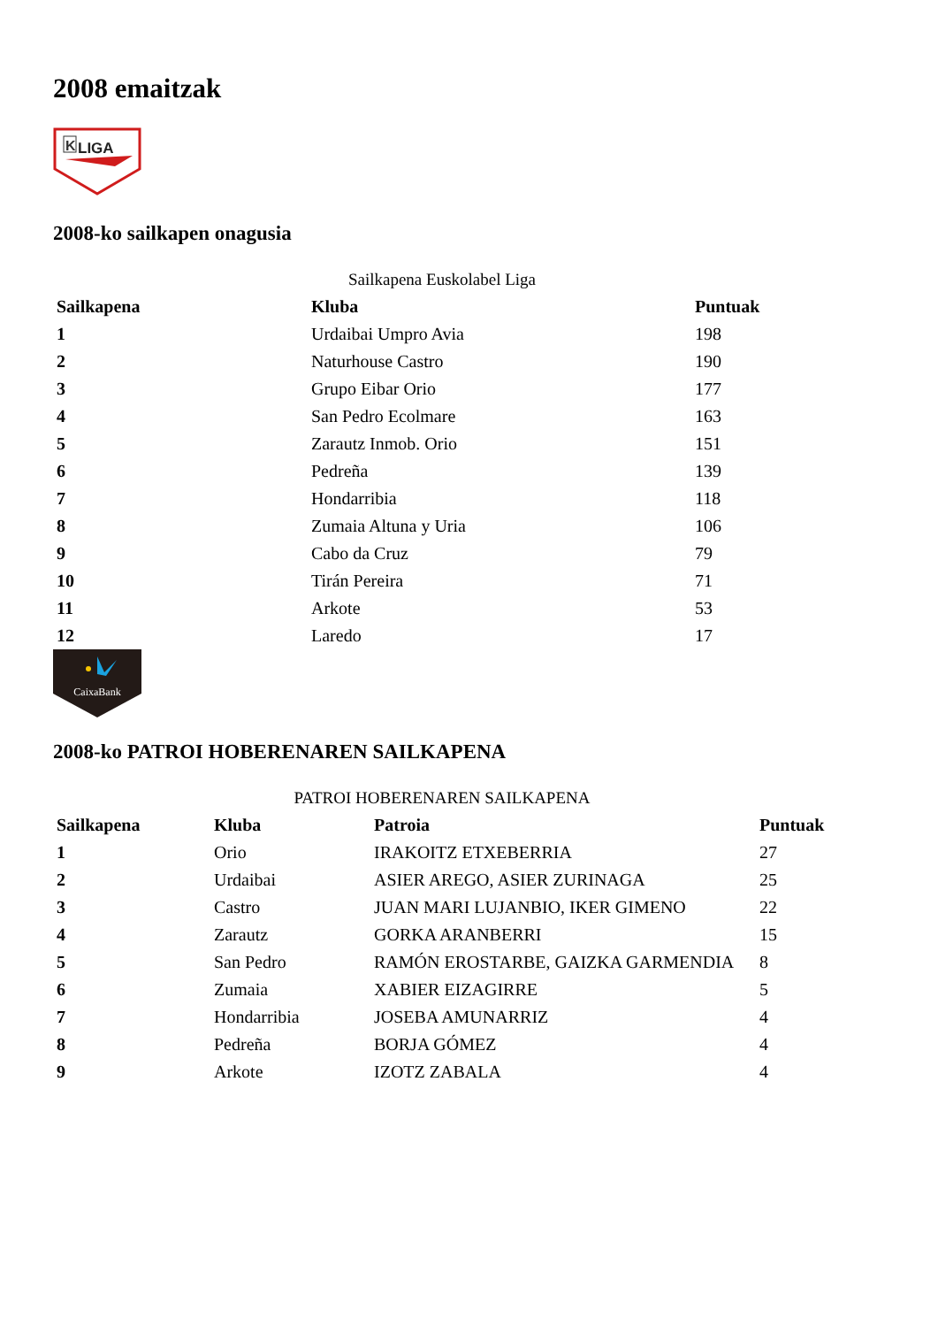2008 emaitzak
K
LIGA
2008-ko sailkapen onagusia
Sailkapena Euskolabel Liga
| Sailkapena | Kluba | Puntuak |
| --- | --- | --- |
| 1 | Urdaibai Umpro Avia | 198 |
| 2 | Naturhouse Castro | 190 |
| 3 | Grupo Eibar Orio | 177 |
| 4 | San Pedro Ecolmare | 163 |
| 5 | Zarautz Inmob. Orio | 151 |
| 6 | Pedreña | 139 |
| 7 | Hondarribia | 118 |
| 8 | Zumaia Altuna y Uria | 106 |
| 9 | Cabo da Cruz | 79 |
| 10 | Tirán Pereira | 71 |
| 11 | Arkote | 53 |
| 12 | Laredo | 17 |
CaixaBank
2008-ko PATROI HOBERENAREN SAILKAPENA
PATROI HOBERENAREN SAILKAPENA
| Sailkapena | Kluba | Patroia | Puntuak |
| --- | --- | --- | --- |
| 1 | Orio | IRAKOITZ ETXEBERRIA | 27 |
| 2 | Urdaibai | ASIER AREGO, ASIER ZURINAGA | 25 |
| 3 | Castro | JUAN MARI LUJANBIO, IKER GIMENO | 22 |
| 4 | Zarautz | GORKA ARANBERRI | 15 |
| 5 | San Pedro | RAMÓN EROSTARBE, GAIZKA GARMENDIA | 8 |
| 6 | Zumaia | XABIER EIZAGIRRE | 5 |
| 7 | Hondarribia | JOSEBA AMUNARRIZ | 4 |
| 8 | Pedreña | BORJA GÓMEZ | 4 |
| 9 | Arkote | IZOTZ ZABALA | 4 |